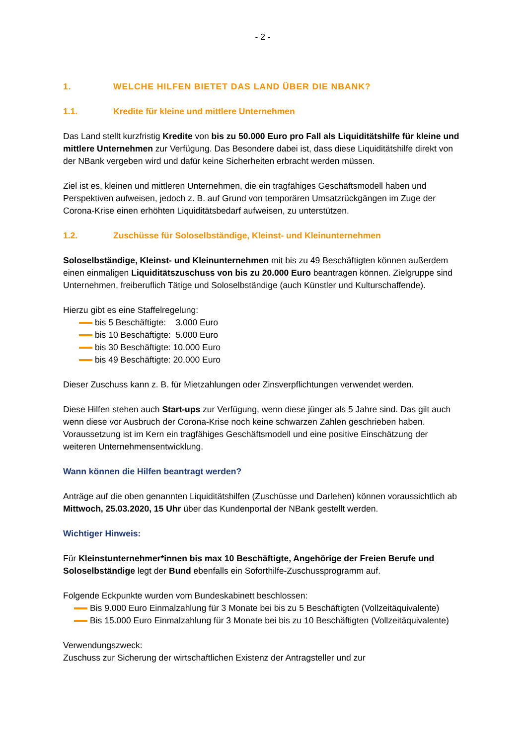- 2 -
1. WELCHE HILFEN BIETET DAS LAND ÜBER DIE NBANK?
1.1. Kredite für kleine und mittlere Unternehmen
Das Land stellt kurzfristig Kredite von bis zu 50.000 Euro pro Fall als Liquiditätshilfe für kleine und mittlere Unternehmen zur Verfügung. Das Besondere dabei ist, dass diese Liquiditätshilfe direkt von der NBank vergeben wird und dafür keine Sicherheiten erbracht werden müssen.
Ziel ist es, kleinen und mittleren Unternehmen, die ein tragfähiges Geschäftsmodell haben und Perspektiven aufweisen, jedoch z. B. auf Grund von temporären Umsatzrückgängen im Zuge der Corona-Krise einen erhöhten Liquiditätsbedarf aufweisen, zu unterstützen.
1.2. Zuschüsse für Soloselbständige, Kleinst- und Kleinunternehmen
Soloselbständige, Kleinst- und Kleinunternehmen mit bis zu 49 Beschäftigten können außerdem einen einmaligen Liquiditätszuschuss von bis zu 20.000 Euro beantragen können. Zielgruppe sind Unternehmen, freiberuflich Tätige und Soloselbständige (auch Künstler und Kulturschaffende).
Hierzu gibt es eine Staffelregelung:
bis 5 Beschäftigte: 3.000 Euro
bis 10 Beschäftigte: 5.000 Euro
bis 30 Beschäftigte: 10.000 Euro
bis 49 Beschäftigte: 20.000 Euro
Dieser Zuschuss kann z. B. für Mietzahlungen oder Zinsverpflichtungen verwendet werden.
Diese Hilfen stehen auch Start-ups zur Verfügung, wenn diese jünger als 5 Jahre sind. Das gilt auch wenn diese vor Ausbruch der Corona-Krise noch keine schwarzen Zahlen geschrieben haben. Voraussetzung ist im Kern ein tragfähiges Geschäftsmodell und eine positive Einschätzung der weiteren Unternehmensentwicklung.
Wann können die Hilfen beantragt werden?
Anträge auf die oben genannten Liquiditätshilfen (Zuschüsse und Darlehen) können voraussichtlich ab Mittwoch, 25.03.2020, 15 Uhr über das Kundenportal der NBank gestellt werden.
Wichtiger Hinweis:
Für Kleinstunternehmer*innen bis max 10 Beschäftigte, Angehörige der Freien Berufe und Soloselbständige legt der Bund ebenfalls ein Soforthilfe-Zuschussprogramm auf.
Folgende Eckpunkte wurden vom Bundeskabinett beschlossen:
Bis 9.000 Euro Einmalzahlung für 3 Monate bei bis zu 5 Beschäftigten (Vollzeitäquivalente)
Bis 15.000 Euro Einmalzahlung für 3 Monate bei bis zu 10 Beschäftigten (Vollzeitäquivalente)
Verwendungszweck:
Zuschuss zur Sicherung der wirtschaftlichen Existenz der Antragsteller und zur